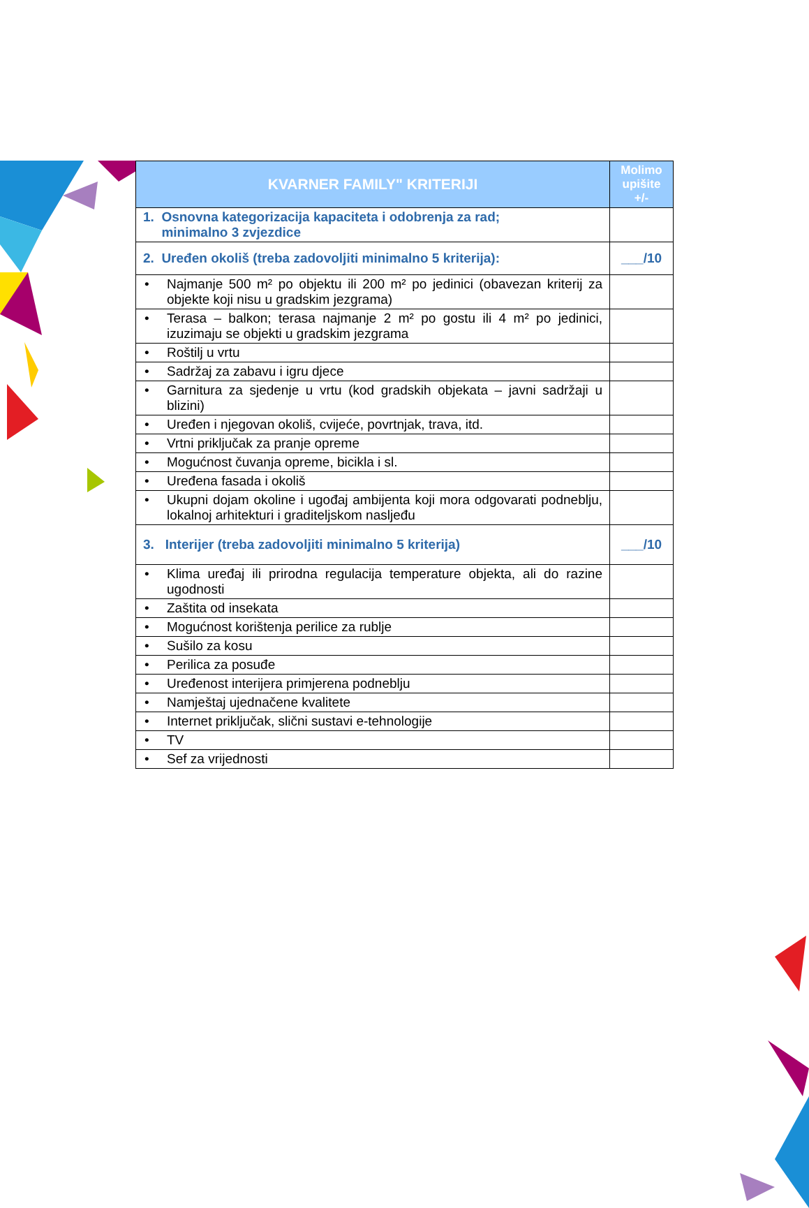| KVARNER FAMILY" KRITERIJI | Molimo upišite +/- |
| --- | --- |
| 1. Osnovna kategorizacija kapaciteta i odobrenja za rad; minimalno 3 zvjezdice | |
| 2. Uređen okoliš (treba zadovoljiti minimalno 5 kriterija): | ___/10 |
| • Najmanje 500 m² po objektu ili 200 m² po jedinici (obavezan kriterij za objekte koji nisu u gradskim jezgrama) | |
| • Terasa – balkon; terasa najmanje 2 m² po gostu ili 4 m² po jedinici, izuzimaju se objekti u gradskim jezgrama | |
| • Roštilj u vrtu | |
| • Sadržaj za zabavu i igru djece | |
| • Garnitura za sjedenje u vrtu (kod gradskih objekata – javni sadržaji u blizini) | |
| • Uređen i njegovan okoliš, cvijeće, povrtnjak, trava, itd. | |
| • Vrtni priključak za pranje opreme | |
| • Mogućnost čuvanja opreme, bicikla i sl. | |
| • Uređena fasada i okoliš | |
| • Ukupni dojam okoline i ugođaj ambijenta koji mora odgovarati podneblju, lokalnoj arhitekturi i graditeljskom nasljeđu | |
| 3. Interijer (treba zadovoljiti minimalno 5 kriterija) | ___/10 |
| • Klima uređaj ili prirodna regulacija temperature objekta, ali do razine ugodnosti | |
| • Zaštita od insekata | |
| • Mogućnost korištenja perilice za rublje | |
| • Sušilo za kosu | |
| • Perilica za posuđe | |
| • Uređenost interijera primjerena podneblju | |
| • Namještaj ujednačene kvalitete | |
| • Internet priključak, slični sustavi e-tehnologije | |
| • TV | |
| • Sef za vrijednosti | |